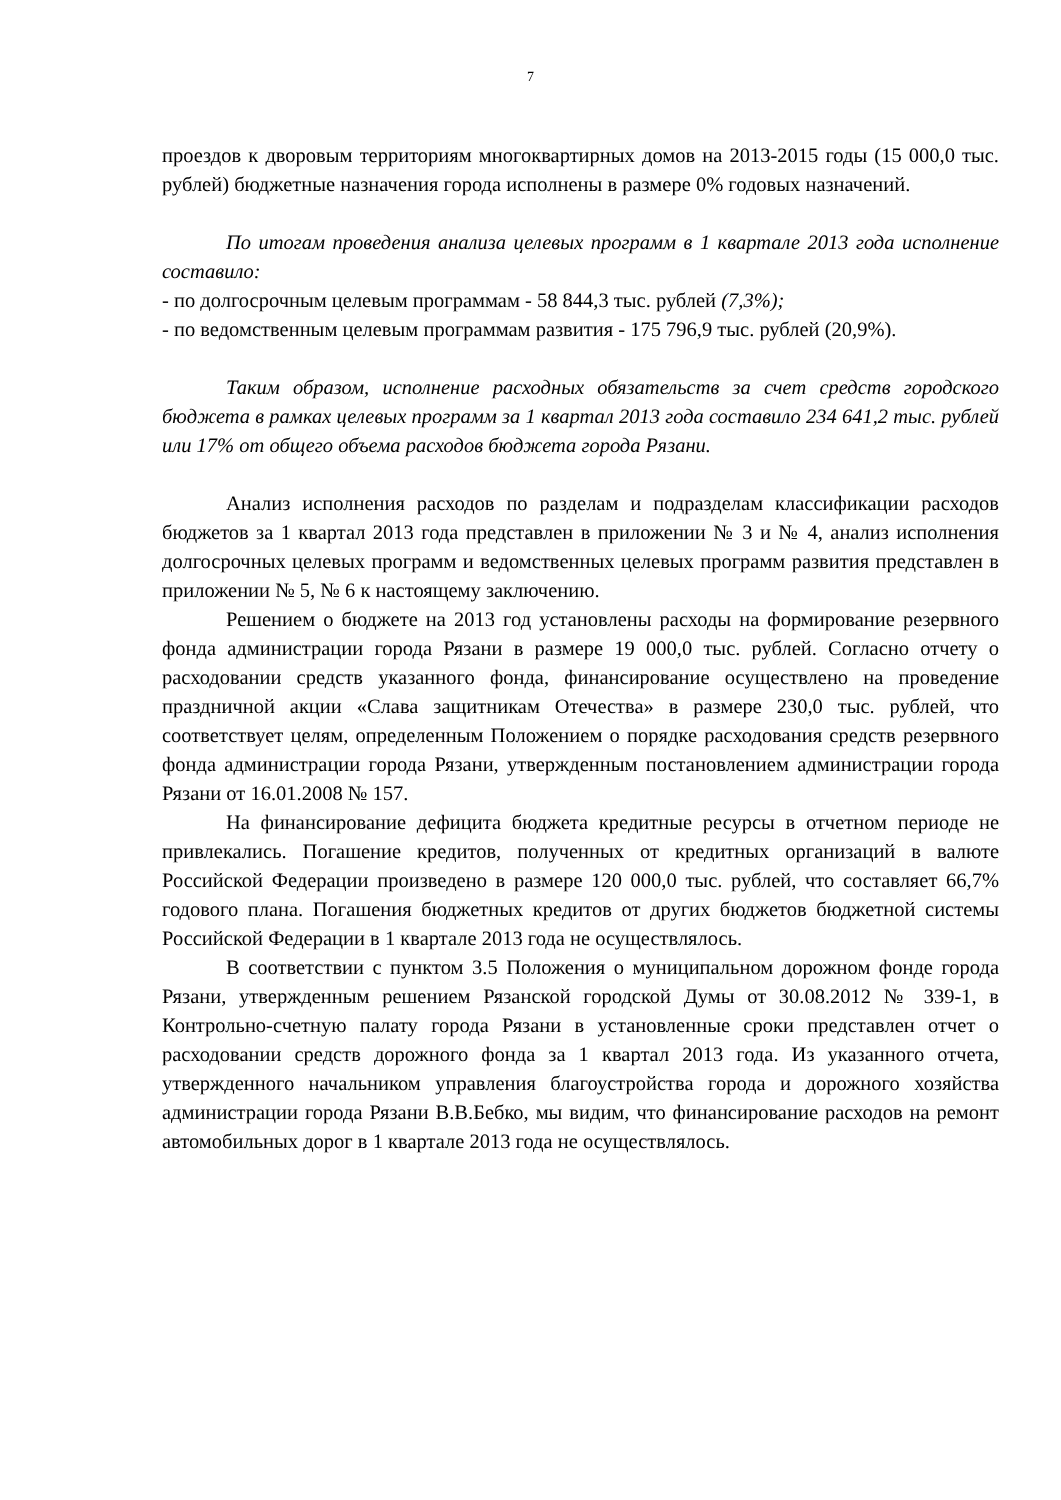7
проездов к дворовым территориям многоквартирных домов на 2013-2015 годы (15 000,0 тыс. рублей) бюджетные назначения города исполнены в размере 0% годовых назначений.
По итогам проведения анализа целевых программ в 1 квартале 2013 года исполнение составило:
- по долгосрочным целевым программам - 58 844,3 тыс. рублей (7,3%);
- по ведомственным целевым программам развития - 175 796,9 тыс. рублей (20,9%).
Таким образом, исполнение расходных обязательств за счет средств городского бюджета в рамках целевых программ за 1 квартал 2013 года составило 234 641,2 тыс. рублей или 17% от общего объема расходов бюджета города Рязани.
Анализ исполнения расходов по разделам и подразделам классификации расходов бюджетов за 1 квартал 2013 года представлен в приложении № 3 и № 4, анализ исполнения долгосрочных целевых программ и ведомственных целевых программ развития представлен в приложении № 5, № 6 к настоящему заключению.
Решением о бюджете на 2013 год установлены расходы на формирование резервного фонда администрации города Рязани в размере 19 000,0 тыс. рублей. Согласно отчету о расходовании средств указанного фонда, финансирование осуществлено на проведение праздничной акции «Слава защитникам Отечества» в размере 230,0 тыс. рублей, что соответствует целям, определенным Положением о порядке расходования средств резервного фонда администрации города Рязани, утвержденным постановлением администрации города Рязани от 16.01.2008 № 157.
На финансирование дефицита бюджета кредитные ресурсы в отчетном периоде не привлекались. Погашение кредитов, полученных от кредитных организаций в валюте Российской Федерации произведено в размере 120 000,0 тыс. рублей, что составляет 66,7% годового плана. Погашения бюджетных кредитов от других бюджетов бюджетной системы Российской Федерации в 1 квартале 2013 года не осуществлялось.
В соответствии с пунктом 3.5 Положения о муниципальном дорожном фонде города Рязани, утвержденным решением Рязанской городской Думы от 30.08.2012 № 339-1, в Контрольно-счетную палату города Рязани в установленные сроки представлен отчет о расходовании средств дорожного фонда за 1 квартал 2013 года. Из указанного отчета, утвержденного начальником управления благоустройства города и дорожного хозяйства администрации города Рязани В.В.Бебко, мы видим, что финансирование расходов на ремонт автомобильных дорог в 1 квартале 2013 года не осуществлялось.